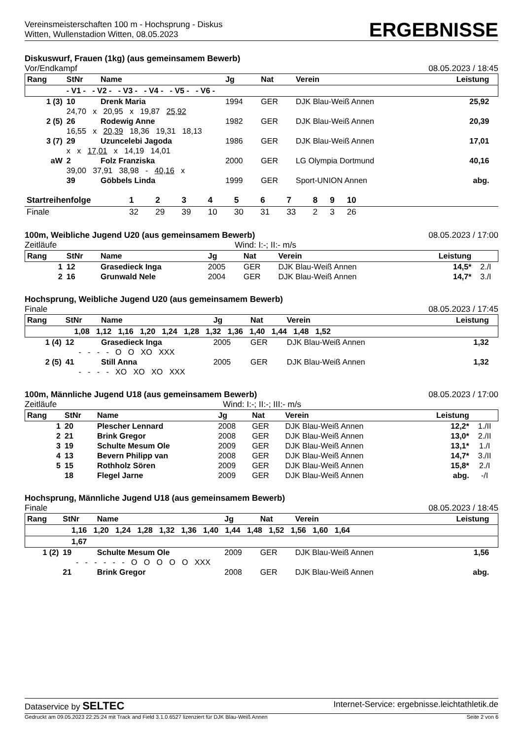Vereinsmeisterschaften 100 m - Hochsprung - Diskus
Witten, Wullenstadion Witten, 08.05.2023
ERGEBNISSE
Diskuswurf, Frauen (1kg) (aus gemeinsamem Bewerb)
Vor/Endkampf 08.05.2023 / 18:45
| Rang | StNr | Name | | Jg | Nat | Verein | Leistung | |
| --- | --- | --- | --- | --- | --- | --- | --- | --- |
| | - V1 - - V2 - - V3 - - V4 - - V5 - - V6 - | | | | | | | |
| 1 (3) | 10 | Drenk Maria | | 1994 | GER | DJK Blau-Weiß Annen | 25,92 | |
| | 24,70 x 20,95 x 19,87 25,92 | | | | | | | |
| 2 (5) | 26 | Rodewig Anne | | 1982 | GER | DJK Blau-Weiß Annen | 20,39 | |
| | 16,55 x 20,39 18,36 19,31 18,13 | | | | | | | |
| 3 (7) | 29 | Uzuncelebi Jagoda | | 1986 | GER | DJK Blau-Weiß Annen | 17,01 | |
| | x x 17,01 x 14,19 14,01 | | | | | | | |
| aW | 2 | Folz Franziska | | 2000 | GER | LG Olympia Dortmund | 40,16 | |
| | 39,00 37,91 38,98 - 40,16 x | | | | | | | |
| | 39 | Göbbels Linda | | 1999 | GER | Sport-UNION Annen | abg. | |
| Startreihenfolge | 1 | 2 | 3 | 4 | 5 | 6 | 7 | 8 | 9 | 10 | |
| --- | --- | --- | --- | --- | --- | --- | --- | --- | --- | --- | --- |
| Finale | 32 | 29 | 39 | 10 | 30 | 31 | 33 | 2 | 3 | 26 | |
100m, Weibliche Jugend U20 (aus gemeinsamem Bewerb) 08.05.2023 / 17:00
Zeitläufe Wind: I:-; II:- m/s
| Rang | StNr | Name | Jg | Nat | Verein | Leistung | |
| --- | --- | --- | --- | --- | --- | --- | --- |
| 1 | 12 | Grasedieck Inga | 2005 | GER | DJK Blau-Weiß Annen | 14,5* | 2./I |
| 2 | 16 | Grunwald Nele | 2004 | GER | DJK Blau-Weiß Annen | 14,7* | 3./I |
Hochsprung, Weibliche Jugend U20 (aus gemeinsamem Bewerb)
Finale 08.05.2023 / 17:45
| Rang | StNr | Name | Jg | Nat | Verein | Leistung | |
| --- | --- | --- | --- | --- | --- | --- | --- |
| | 1,08 1,12 1,16 1,20 1,24 1,28 1,32 1,36 1,40 1,44 1,48 1,52 | | | | | | |
| 1 (4) | 12 | Grasedieck Inga | 2005 | GER | DJK Blau-Weiß Annen | 1,32 | |
| | - - - - O O XO XXX | | | | | | |
| 2 (5) | 41 | Still Anna | 2005 | GER | DJK Blau-Weiß Annen | 1,32 | |
| | - - - - XO XO XO XXX | | | | | | |
100m, Männliche Jugend U18 (aus gemeinsamem Bewerb) 08.05.2023 / 17:00
Zeitläufe Wind: I:-; II:-; III:- m/s
| Rang | StNr | Name | Jg | Nat | Verein | Leistung | |
| --- | --- | --- | --- | --- | --- | --- | --- |
| 1 | 20 | Plescher Lennard | 2008 | GER | DJK Blau-Weiß Annen | 12,2* | 1./II |
| 2 | 21 | Brink Gregor | 2008 | GER | DJK Blau-Weiß Annen | 13,0* | 2./II |
| 3 | 19 | Schulte Mesum Ole | 2009 | GER | DJK Blau-Weiß Annen | 13,1* | 1./I |
| 4 | 13 | Bevern Philipp van | 2008 | GER | DJK Blau-Weiß Annen | 14,7* | 3./II |
| 5 | 15 | Rothholz Sören | 2009 | GER | DJK Blau-Weiß Annen | 15,8* | 2./I |
| | 18 | Flegel Jarne | 2009 | GER | DJK Blau-Weiß Annen | abg. | -/I |
Hochsprung, Männliche Jugend U18 (aus gemeinsamem Bewerb)
Finale 08.05.2023 / 18:45
| Rang | StNr | Name | Jg | Nat | Verein | Leistung | |
| --- | --- | --- | --- | --- | --- | --- | --- |
| | 1,16 1,20 1,24 1,28 1,32 1,36 1,40 1,44 1,48 1,52 1,56 1,60 1,64 | | | | | | |
| | 1,67 | | | | | | |
| 1 (2) | 19 | Schulte Mesum Ole | 2009 | GER | DJK Blau-Weiß Annen | 1,56 | |
| | - - - - - - O O O O O XXX | | | | | | |
| | 21 | Brink Gregor | 2008 | GER | DJK Blau-Weiß Annen | abg. | |
Dataservice by SELTEC Internet-Service: ergebnisse.leichtathletik.de
Gedruckt am 09.05.2023 22:25:24 mit Track and Field 3.1.0.6527 lizenziert für DJK Blau-Weiß Annen Seite 2 von 6